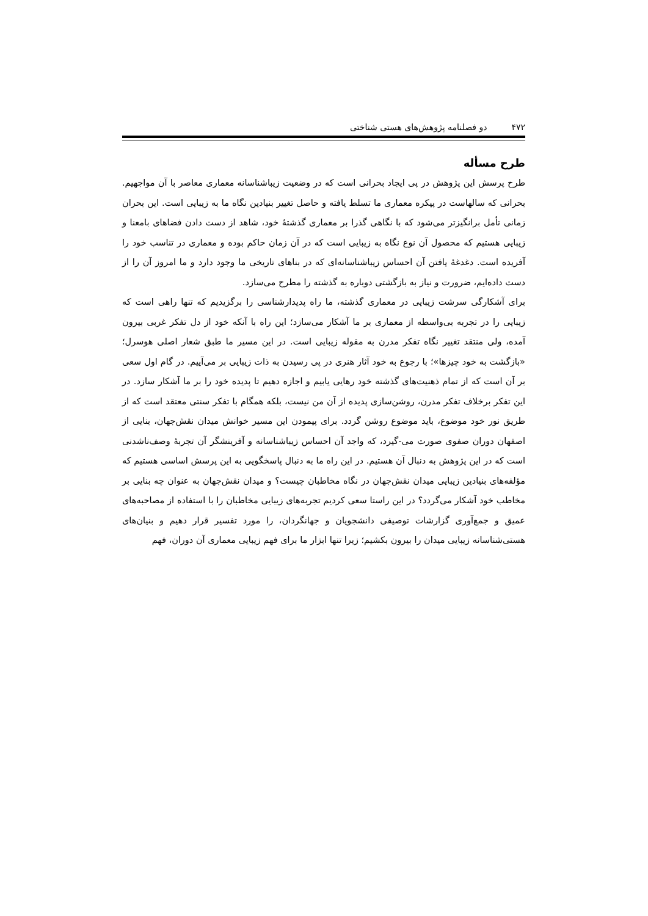۴۷۲ دو فصلنامه پژوهش‌های هستی شناختی
طرح مسأله
طرح پرسش این پژوهش در پی ایجاد بحرانی است که در وضعیت زیباشناسانه معماری معاصر با آن مواجهیم. بحرانی که سالهاست در پیکره معماری ما تسلط یافته و حاصل تغییر بنیادین نگاه ما به زیبایی است. این بحران زمانی تأمل برانگیزتر می‌شود که با نگاهی گذرا بر معماری گذشتهٔ خود، شاهد از دست دادن فضاهای بامعنا و زیبایی هستیم که محصول آن نوع نگاه به زیبایی است که در آن زمان حاکم بوده و معماری در تناسب خود را آفریده است. دغدغهٔ یافتن آن احساس زیباشناسانه‌ای که در بناهای تاریخی ما وجود دارد و ما امروز آن را از دست داده‌ایم، ضرورت و نیاز به بازگشتی دوباره به گذشته را مطرح می‌سازد.
برای آشکارگی سرشت زیبایی در معماری گذشته، ما راه پدیدارشناسی را برگزیدیم که تنها راهی است که زیبایی را در تجربه بی‌واسطه از معماری بر ما آشکار می‌سازد؛ این راه با آنکه خود از دل تفکر غربی بیرون آمده، ولی منتقد تغییر نگاه تفکر مدرن به مقوله زیبایی است. در این مسیر ما طبق شعار اصلی هوسرل؛ «بازگشت به خود چیزها»؛ با رجوع به خود آثار هنری در پی رسیدن به ذات زیبایی بر می‌آییم. در گام اول سعی بر آن است که از تمام ذهنیت‌های گذشته خود رهایی یابیم و اجازه دهیم تا پدیده خود را بر ما آشکار سازد. در این تفکر برخلاف تفکر مدرن، روشن‌سازی پدیده از آن من نیست، بلکه همگام با تفکر سنتی معتقد است که از طریق نور خود موضوع، باید موضوع روشن گردد. برای پیمودن این مسیر خوانش میدان نقش‌جهان، بنایی از اصفهان دوران صفوی صورت می-گیرد، که واجد آن احساس زیباشناسانه و آفرینشگر آن تجربهٔ وصف‌ناشدنی است که در این پژوهش به دنبال آن هستیم. در این راه ما به دنبال پاسخگویی به این پرسش اساسی هستیم که مؤلفه‌های بنیادین زیبایی میدان نقش‌جهان در نگاه مخاطبان چیست؟ و میدان نقش‌جهان به عنوان چه بنایی بر مخاطب خود آشکار می‌گردد؟ در این راستا سعی کردیم تجربه‌های زیبایی مخاطبان را با استفاده از مصاحبه‌های عمیق و جمع‌آوری گزارشات توصیفی دانشجویان و جهانگردان، را مورد تفسیر قرار دهیم و بنیان‌های هستی‌شناسانه زیبایی میدان را بیرون بکشیم؛ زیرا تنها ابزار ما برای فهم زیبایی معماری آن دوران، فهم